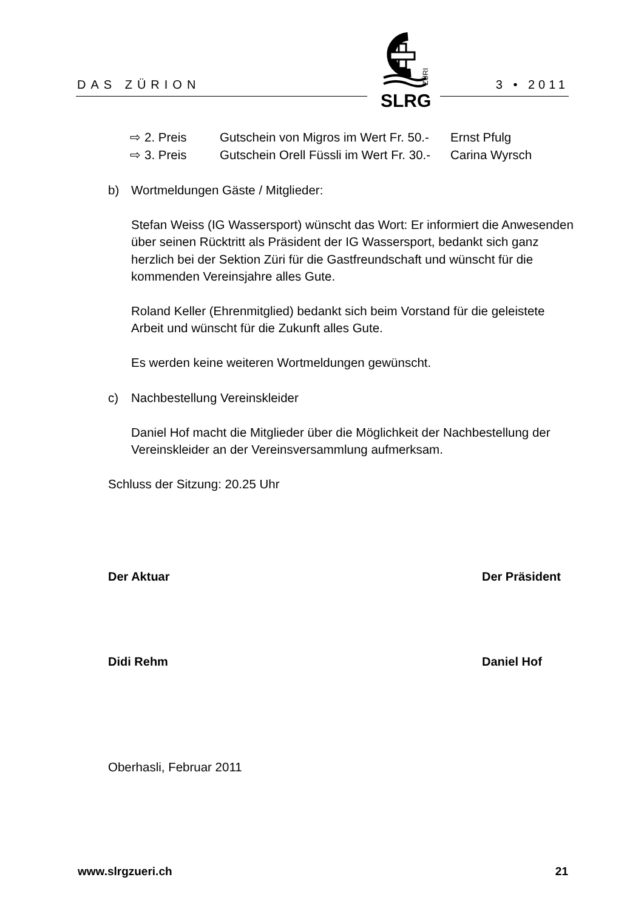DAS ZÜRION 3 • 2011
SLRG
ZÜRI
⇨ 2. Preis Gutschein von Migros im Wert Fr. 50.- Ernst Pfulg
⇨ 3. Preis Gutschein Orell Füssli im Wert Fr. 30.- Carina Wyrsch
b) Wortmeldungen Gäste / Mitglieder:
Stefan Weiss (IG Wassersport) wünscht das Wort: Er informiert die Anwesenden über seinen Rücktritt als Präsident der IG Wassersport, bedankt sich ganz herzlich bei der Sektion Züri für die Gastfreundschaft und wünscht für die kommenden Vereinsjahre alles Gute.
Roland Keller (Ehrenmitglied) bedankt sich beim Vorstand für die geleistete Arbeit und wünscht für die Zukunft alles Gute.
Es werden keine weiteren Wortmeldungen gewünscht.
c) Nachbestellung Vereinskleider
Daniel Hof macht die Mitglieder über die Möglichkeit der Nachbestellung der Vereinskleider an der Vereinsversammlung aufmerksam.
Schluss der Sitzung: 20.25 Uhr
Der Aktuar
Didi Rehm
Der Präsident
Daniel Hof
Oberhasli, Februar 2011
www.slrgzueri.ch 21